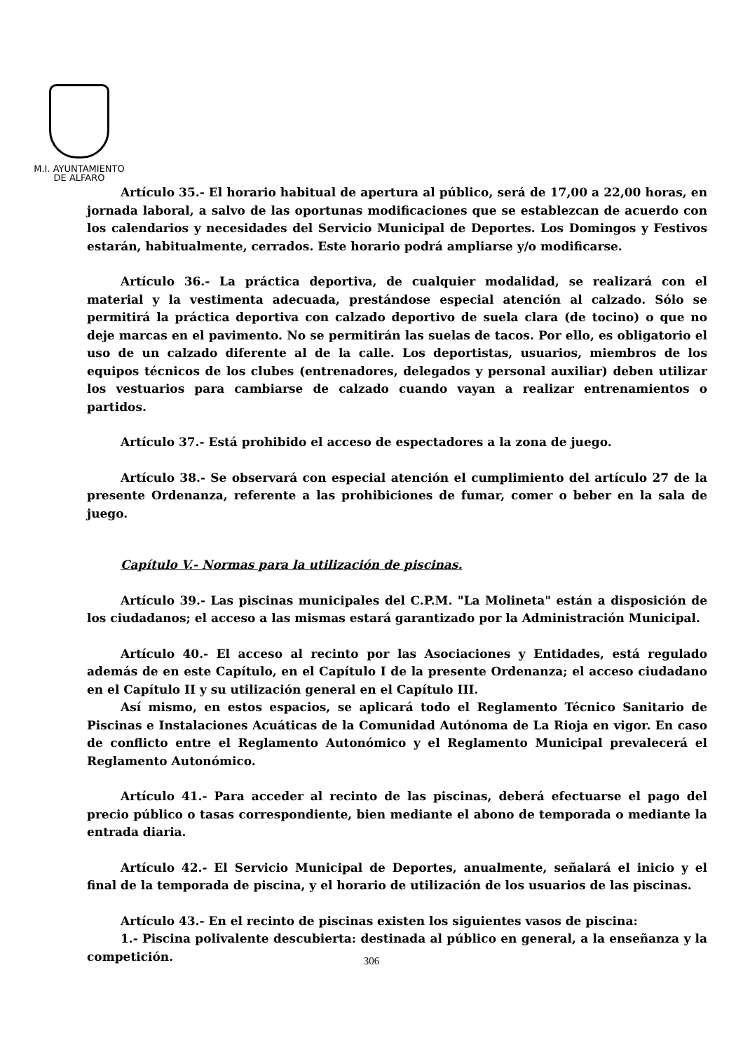M.I. AYUNTAMIENTO
DE ALFARO
Artículo 35.- El horario habitual de apertura al público, será de 17,00 a 22,00 horas, en jornada laboral, a salvo de las oportunas modificaciones que se establezcan de acuerdo con los calendarios y necesidades del Servicio Municipal de Deportes. Los Domingos y Festivos estarán, habitualmente, cerrados. Este horario podrá ampliarse y/o modificarse.
Artículo 36.- La práctica deportiva, de cualquier modalidad, se realizará con el material y la vestimenta adecuada, prestándose especial atención al calzado. Sólo se permitirá la práctica deportiva con calzado deportivo de suela clara (de tocino) o que no deje marcas en el pavimento. No se permitirán las suelas de tacos. Por ello, es obligatorio el uso de un calzado diferente al de la calle. Los deportistas, usuarios, miembros de los equipos técnicos de los clubes (entrenadores, delegados y personal auxiliar) deben utilizar los vestuarios para cambiarse de calzado cuando vayan a realizar entrenamientos o partidos.
Artículo 37.- Está prohibido el acceso de espectadores a la zona de juego.
Artículo 38.- Se observará con especial atención el cumplimiento del artículo 27 de la presente Ordenanza, referente a las prohibiciones de fumar, comer o beber en la sala de juego.
Capítulo V.- Normas para la utilización de piscinas.
Artículo 39.- Las piscinas municipales del C.P.M. "La Molineta" están a disposición de los ciudadanos; el acceso a las mismas estará garantizado por la Administración Municipal.
Artículo 40.- El acceso al recinto por las Asociaciones y Entidades, está regulado además de en este Capítulo, en el Capítulo I de la presente Ordenanza; el acceso ciudadano en el Capítulo II y su utilización general en el Capítulo III.
Así mismo, en estos espacios, se aplicará todo el Reglamento Técnico Sanitario de Piscinas e Instalaciones Acuáticas de la Comunidad Autónoma de La Rioja en vigor. En caso de conflicto entre el Reglamento Autonómico y el Reglamento Municipal prevalecerá el Reglamento Autonómico.
Artículo 41.- Para acceder al recinto de las piscinas, deberá efectuarse el pago del precio público o tasas correspondiente, bien mediante el abono de temporada o mediante la entrada diaria.
Artículo 42.- El Servicio Municipal de Deportes, anualmente, señalará el inicio y el final de la temporada de piscina, y el horario de utilización de los usuarios de las piscinas.
Artículo 43.- En el recinto de piscinas existen los siguientes vasos de piscina:
1.- Piscina polivalente descubierta: destinada al público en general, a la enseñanza y la competición.
306